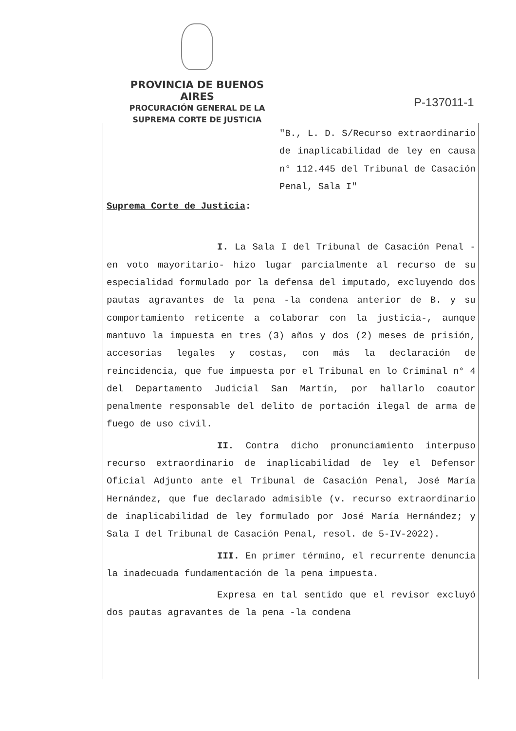PROVINCIA DE BUENOS AIRES
PROCURACIÓN GENERAL DE LA
SUPREMA CORTE DE JUSTICIA
P-137011-1
"B., L. D. S/Recurso extraordinario de inaplicabilidad de ley en causa n° 112.445 del Tribunal de Casación Penal, Sala I"
Suprema Corte de Justicia:
I. La Sala I del Tribunal de Casación Penal -en voto mayoritario- hizo lugar parcialmente al recurso de su especialidad formulado por la defensa del imputado, excluyendo dos pautas agravantes de la pena -la condena anterior de B. y su comportamiento reticente a colaborar con la justicia-, aunque mantuvo la impuesta en tres (3) años y dos (2) meses de prisión, accesorias legales y costas, con más la declaración de reincidencia, que fue impuesta por el Tribunal en lo Criminal n° 4 del Departamento Judicial San Martín, por hallarlo coautor penalmente responsable del delito de portación ilegal de arma de fuego de uso civil.
II. Contra dicho pronunciamiento interpuso recurso extraordinario de inaplicabilidad de ley el Defensor Oficial Adjunto ante el Tribunal de Casación Penal, José María Hernández, que fue declarado admisible (v. recurso extraordinario de inaplicabilidad de ley formulado por José María Hernández; y Sala I del Tribunal de Casación Penal, resol. de 5-IV-2022).
III. En primer término, el recurrente denuncia la inadecuada fundamentación de la pena impuesta.
Expresa en tal sentido que el revisor excluyó dos pautas agravantes de la pena -la condena